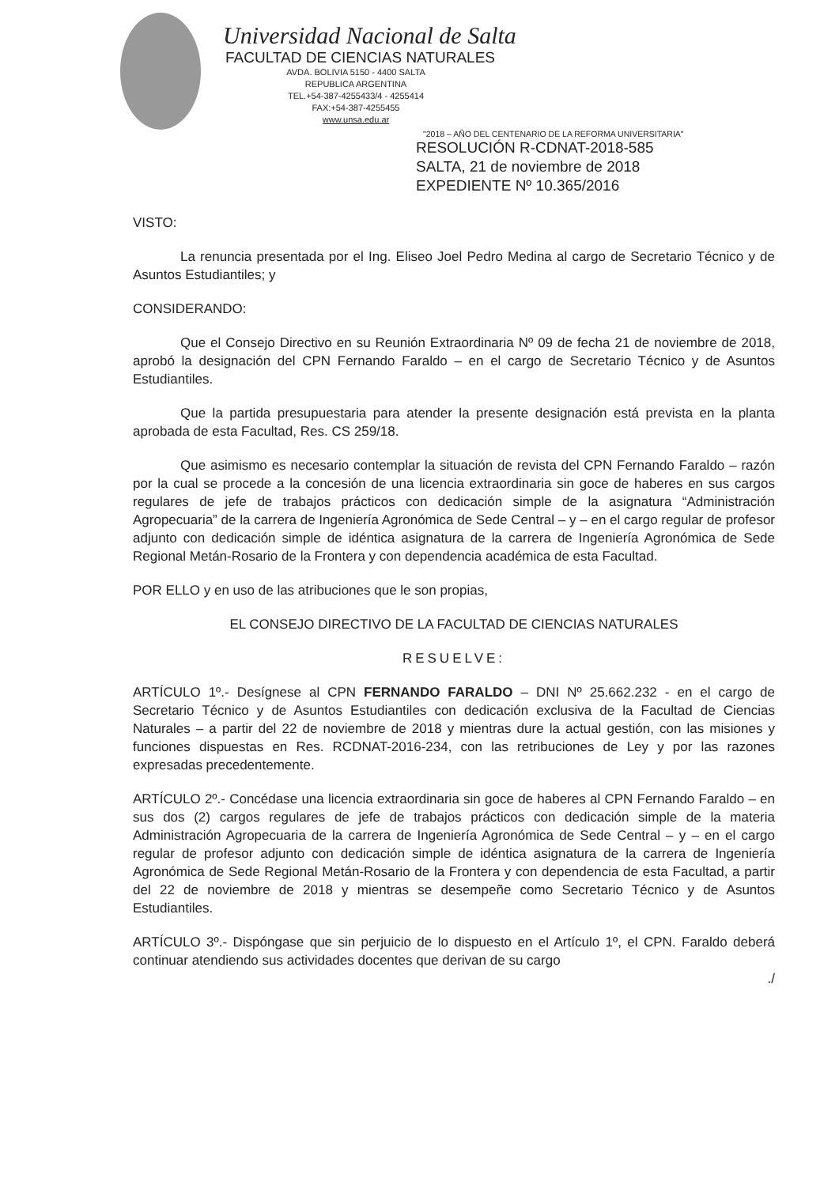Universidad Nacional de Salta
FACULTAD DE CIENCIAS NATURALES
AVDA. BOLIVIA 5150 - 4400 SALTA
REPUBLICA ARGENTINA
TEL.+54-387-4255433/4 - 4255414
FAX:+54-387-4255455
www.unsa.edu.ar
"2018 – AÑO DEL CENTENARIO DE LA REFORMA UNIVERSITARIA"
RESOLUCIÓN R-CDNAT-2018-585
SALTA, 21 de noviembre de 2018
EXPEDIENTE Nº 10.365/2016
VISTO:
La renuncia presentada por el Ing. Eliseo Joel Pedro Medina al cargo de Secretario Técnico y de Asuntos Estudiantiles; y
CONSIDERANDO:
Que el Consejo Directivo en su Reunión Extraordinaria Nº 09 de fecha 21 de noviembre de 2018, aprobó la designación del CPN Fernando Faraldo – en el cargo de Secretario Técnico y de Asuntos Estudiantiles.
Que la partida presupuestaria para atender la presente designación está prevista en la planta aprobada de esta Facultad, Res. CS 259/18.
Que asimismo es necesario contemplar la situación de revista del CPN Fernando Faraldo – razón por la cual se procede a la concesión de una licencia extraordinaria sin goce de haberes en sus cargos regulares de jefe de trabajos prácticos con dedicación simple de la asignatura “Administración Agropecuaria” de la carrera de Ingeniería Agronómica de Sede Central – y – en el cargo regular de profesor adjunto con dedicación simple de idéntica asignatura de la carrera de Ingeniería Agronómica de Sede Regional Metán-Rosario de la Frontera y con dependencia académica de esta Facultad.
POR ELLO y en uso de las atribuciones que le son propias,
EL CONSEJO DIRECTIVO DE LA FACULTAD DE CIENCIAS NATURALES
RESUELVE:
ARTÍCULO 1º.- Desígnese al CPN FERNANDO FARALDO – DNI Nº 25.662.232 - en el cargo de Secretario Técnico y de Asuntos Estudiantiles con dedicación exclusiva de la Facultad de Ciencias Naturales – a partir del 22 de noviembre de 2018 y mientras dure la actual gestión, con las misiones y funciones dispuestas en Res. RCDNAT-2016-234, con las retribuciones de Ley y por las razones expresadas precedentemente.
ARTÍCULO 2º.- Concédase una licencia extraordinaria sin goce de haberes al CPN Fernando Faraldo – en sus dos (2) cargos regulares de jefe de trabajos prácticos con dedicación simple de la materia Administración Agropecuaria de la carrera de Ingeniería Agronómica de Sede Central – y – en el cargo regular de profesor adjunto con dedicación simple de idéntica asignatura de la carrera de Ingeniería Agronómica de Sede Regional Metán-Rosario de la Frontera y con dependencia de esta Facultad, a partir del 22 de noviembre de 2018 y mientras se desempeñe como Secretario Técnico y de Asuntos Estudiantiles.
ARTÍCULO 3º.- Dispóngase que sin perjuicio de lo dispuesto en el Artículo 1º, el CPN. Faraldo deberá continuar atendiendo sus actividades docentes que derivan de su cargo
./